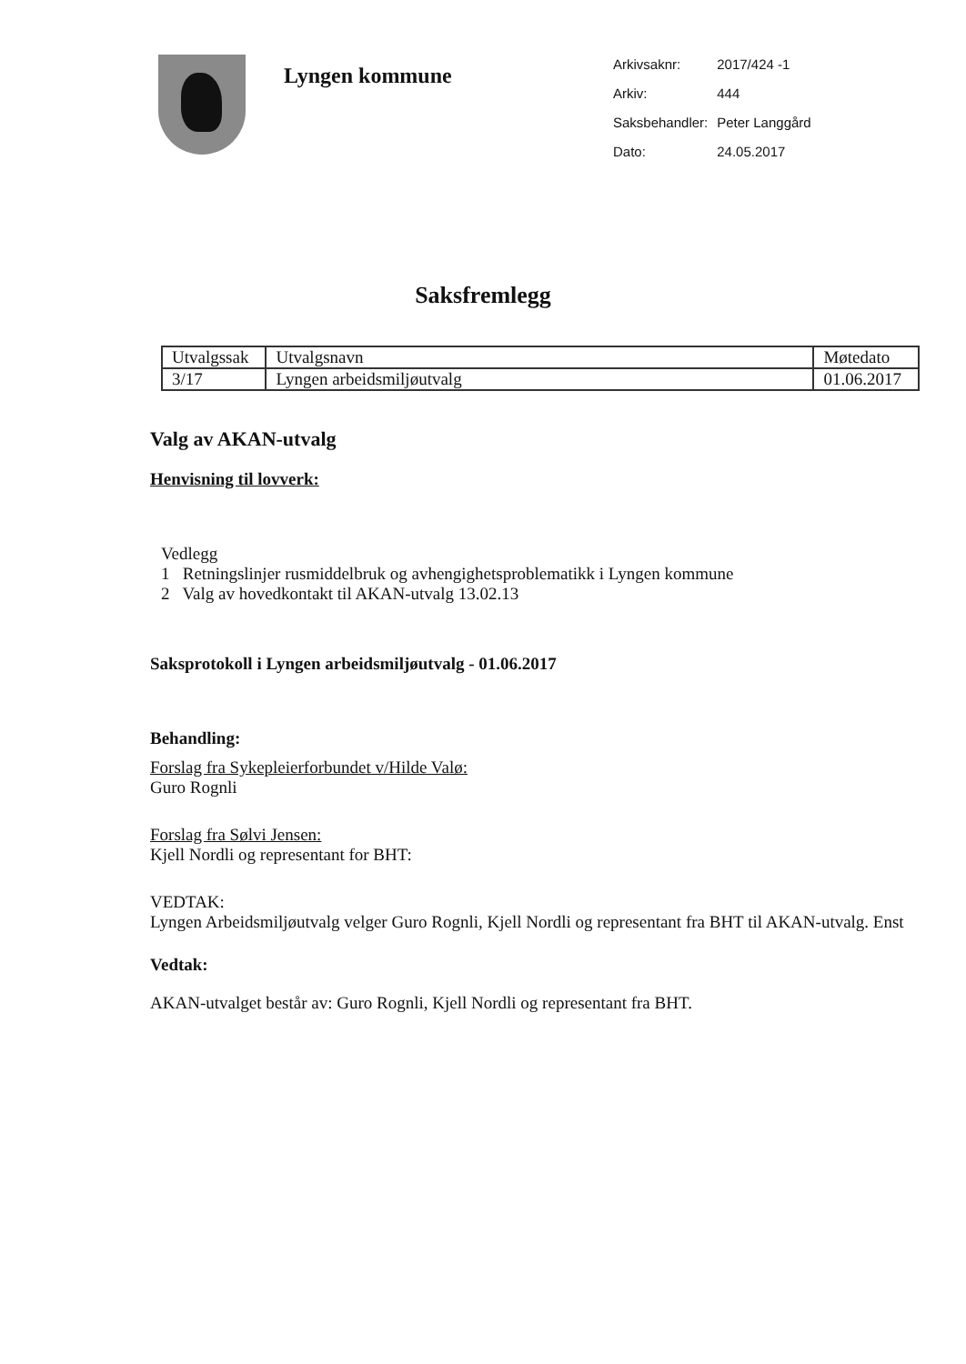Lyngen kommune
| Arkivsaknr: | 2017/424 -1 |
| Arkiv: | 444 |
| Saksbehandler: | Peter Langgård |
| Dato: | 24.05.2017 |
Saksfremlegg
| Utvalgssak | Utvalgsnavn | Møtedato |
| 3/17 | Lyngen arbeidsmiljøutvalg | 01.06.2017 |
Valg av AKAN-utvalg
Henvisning til lovverk:
Vedlegg
1 Retningslinjer rusmiddelbruk og avhengighetsproblematikk i Lyngen kommune
2 Valg av hovedkontakt til AKAN-utvalg 13.02.13
Saksprotokoll i Lyngen arbeidsmiljøutvalg - 01.06.2017
Behandling:
Forslag fra Sykepleierforbundet v/Hilde Valø:
Guro Rognli
Forslag fra Sølvi Jensen:
Kjell Nordli og representant for BHT:
VEDTAK:
Lyngen Arbeidsmiljøutvalg velger Guro Rognli, Kjell Nordli og representant fra BHT til AKAN-utvalg. Enst
Vedtak:
AKAN-utvalget består av: Guro Rognli, Kjell Nordli og representant fra BHT.